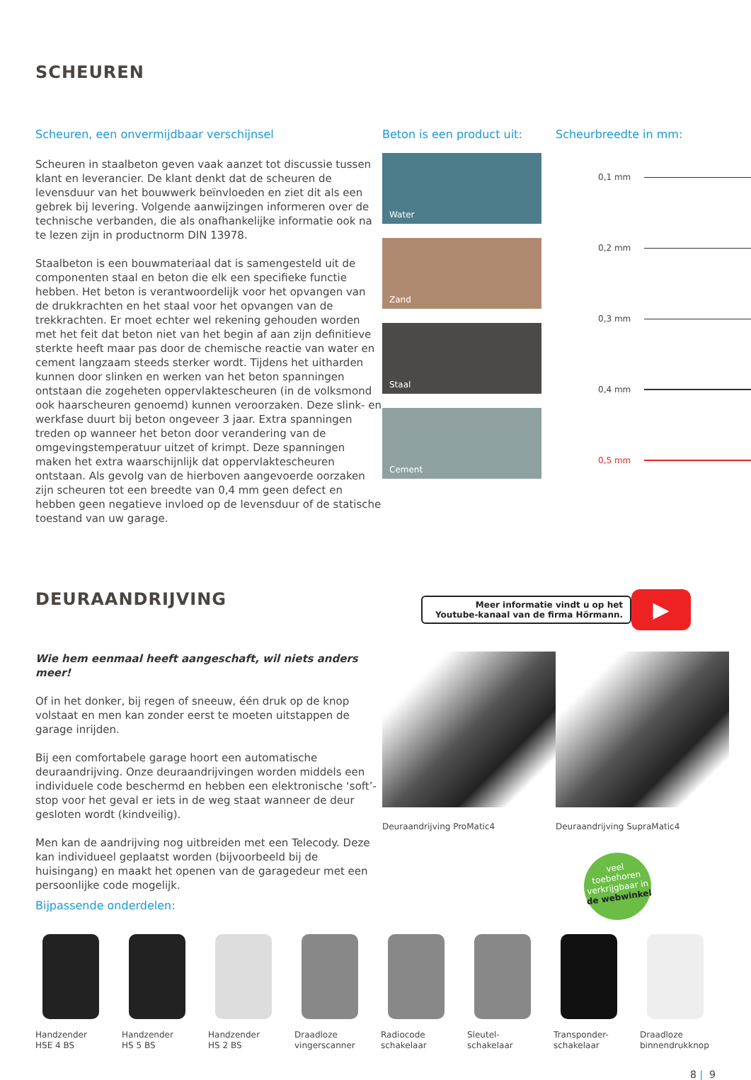SCHEUREN
Scheuren, een onvermijdbaar verschijnsel
Scheuren in staalbeton geven vaak aanzet tot discussie tussen klant en leverancier. De klant denkt dat de scheuren de levensduur van het bouwwerk beïnvloeden en ziet dit als een gebrek bij levering. Volgende aanwijzingen informeren over de technische verbanden, die als onafhankelijke informatie ook na te lezen zijn in productnorm DIN 13978.
Staalbeton is een bouwmateriaal dat is samengesteld uit de componenten staal en beton die elk een specifieke functie hebben. Het beton is verantwoordelijk voor het opvangen van de drukkrachten en het staal voor het opvangen van de trekkrachten. Er moet echter wel rekening gehouden worden met het feit dat beton niet van het begin af aan zijn definitieve sterkte heeft maar pas door de chemische reactie van water en cement langzaam steeds sterker wordt. Tijdens het uitharden kunnen door slinken en werken van het beton spanningen ontstaan die zogeheten oppervlakte­scheuren (in de volksmond ook haarscheuren genoemd) kunnen veroorzaken. Deze slink- en werkfase duurt bij beton ongeveer 3 jaar. Extra spanningen treden op wanneer het beton door verandering van de omgevingstemperatuur uitzet of krimpt. Deze spanningen maken het extra waarschijnlijk dat oppervlaktescheuren ontstaan. Als gevolg van de hierboven aangevoerde oorzaken zijn scheuren tot een breedte van 0,4 mm geen defect en hebben geen negatieve invloed op de levensduur of de statische toestand van uw garage.
Beton is een product uit:
Water
Zand
Staal
Cement
Scheurbreedte in mm:
0,1 mm
0,2 mm
0,3 mm
0,4 mm
0,5 mm
DEURAANDRIJVING
Meer informatie vindt u op het
Youtube-kanaal van de firma Hörmann.
▶
Wie hem eenmaal heeft aangeschaft, wil niets anders meer!
Of in het donker, bij regen of sneeuw, één druk op de knop volstaat en men kan zonder eerst te moeten uitstappen de garage inrijden.
Bij een comfortabele garage hoort een automatische deuraandrijving. Onze deuraandrijvingen worden middels een individuele code beschermd en hebben een elektronische ‘soft’-stop voor het geval er iets in de weg staat wanneer de deur gesloten wordt (kindveilig).
Men kan de aandrijving nog uitbreiden met een Telecody. Deze kan individueel geplaatst worden (bijvoorbeeld bij de huisingang) en maakt het openen van de garagedeur met een persoonlijke code mogelijk.
Deuraandrijving ProMatic4 Deuraandrijving SupraMatic4
veel
toebehoren
verkrijgbaar in
de webwinkel
Bijpassende onderdelen:
Handzender
HSE 4 BS
Handzender
HS 5 BS
Handzender
HS 2 BS
Draadloze
vingerscanner
Radiocode
schakelaar
Sleutel-
schakelaar
Transponder-
schakelaar
Draadloze
binnendrukknop
8 | 9